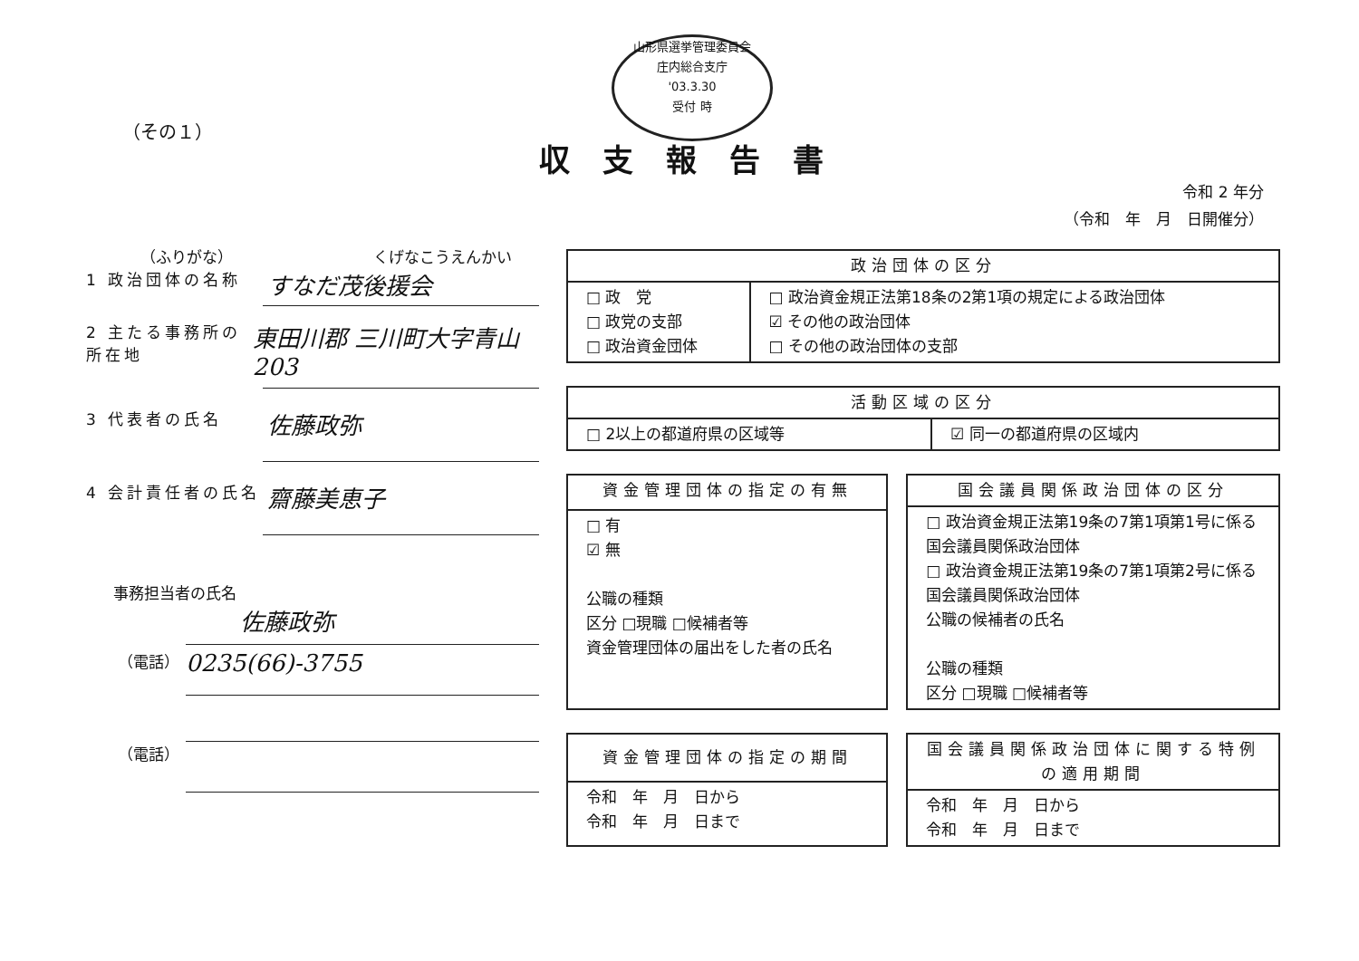山形県選挙管理委員会
庄内総合支庁
'03.3.30
受付 時
（その１）
収支報告書
令和 2 年分
（令和　年　月　日開催分）
（ふりがな） くげなこうえんかい
1 政治団体の名称 すなだ茂後援会
2 主たる事務所の所在地 東田川郡 三川町大字青山203
3 代表者の氏名 佐藤政弥
4 会計責任者の氏名 齋藤美恵子
事務担当者の氏名
佐藤政弥
（電話） 0235(66)-3755
（電話）
| 政治団体の区分 | |
| --- | --- |
| □ 政 党 □ 政党の支部 □ 政治資金団体 | □ 政治資金規正法第18条の2第1項の規定による政治団体 ☑ その他の政治団体 □ その他の政治団体の支部 |
| 活動区域の区分 | |
| --- | --- |
| □ 2以上の都道府県の区域等 | ☑ 同一の都道府県の区域内 |
| 資金管理団体の指定の有無 |
| --- |
| □ 有 ☑ 無 公職の種類 区分 □現職 □候補者等 資金管理団体の届出をした者の氏名 |
| 国会議員関係政治団体の区分 |
| --- |
| □ 政治資金規正法第19条の7第1項第1号に係る国会議員関係政治団体 □ 政治資金規正法第19条の7第1項第2号に係る国会議員関係政治団体 公職の候補者の氏名 公職の種類 区分 □現職 □候補者等 |
| 資金管理団体の指定の期間 |
| --- |
| 令和 年 月 日から 令和 年 月 日まで |
| 国会議員関係政治団体に関する特例の適用期間 |
| --- |
| 令和 年 月 日から 令和 年 月 日まで |